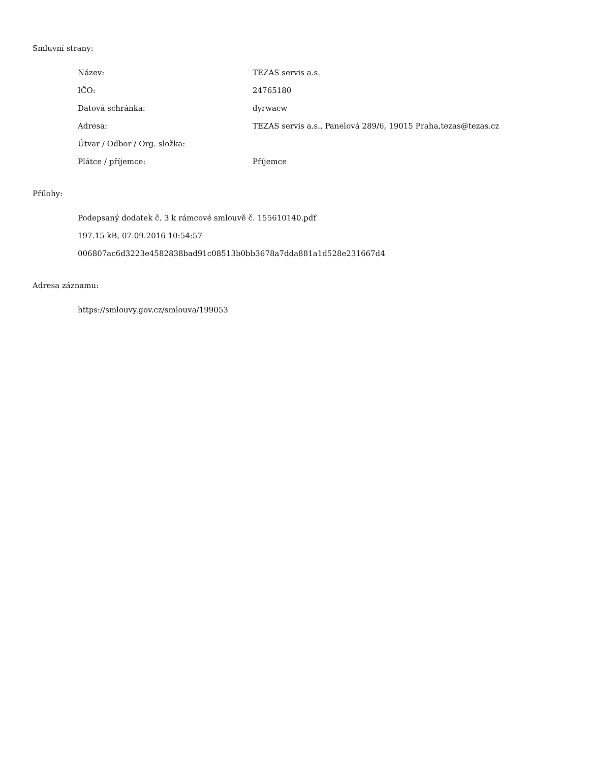Smluvní strany:
| Název: | TEZAS servis a.s. |
| IČO: | 24765180 |
| Datová schránka: | dyrwacw |
| Adresa: | TEZAS servis a.s., Panelová 289/6, 19015 Praha,tezas@tezas.cz |
| Útvar / Odbor / Org. složka: | |
| Plátce / příjemce: | Příjemce |
Přílohy:
Podepsaný dodatek č. 3 k rámcové smlouvě č. 155610140.pdf
197.15 kB, 07.09.2016 10:54:57
006807ac6d3223e4582838bad91c08513b0bb3678a7dda881a1d528e231667d4
Adresa záznamu:
https://smlouvy.gov.cz/smlouva/199053